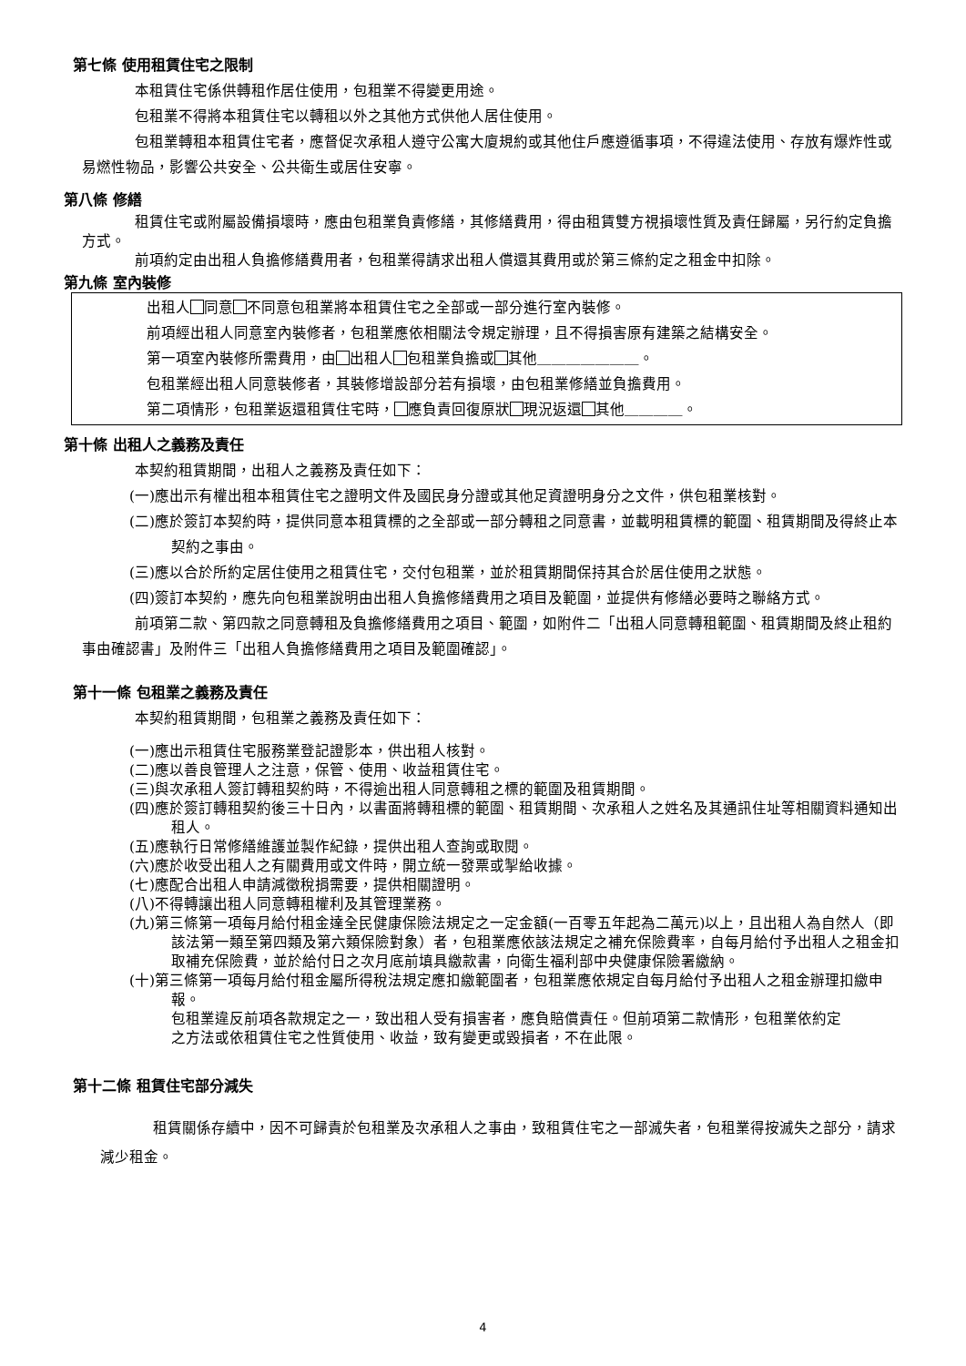第七條 使用租賃住宅之限制
本租賃住宅係供轉租作居住使用，包租業不得變更用途。
包租業不得將本租賃住宅以轉租以外之其他方式供他人居住使用。
包租業轉租本租賃住宅者，應督促次承租人遵守公寓大廈規約或其他住戶應遵循事項，不得違法使用、存放有爆炸性或易燃性物品，影響公共安全、公共衛生或居住安寧。
第八條 修繕
租賃住宅或附屬設備損壞時，應由包租業負責修繕，其修繕費用，得由租賃雙方視損壞性質及責任歸屬，另行約定負擔方式。
前項約定由出租人負擔修繕費用者，包租業得請求出租人償還其費用或於第三條約定之租金中扣除。
第九條 室內裝修
出租人 同意 不同意包租業將本租賃住宅之全部或一部分進行室內裝修。
前項經出租人同意室內裝修者，包租業應依相關法令規定辦理，且不得損害原有建築之結構安全。
第一項室內裝修所需費用，由 出租人 包租業負擔或 其他＿＿＿＿＿＿＿。
包租業經出租人同意裝修者，其裝修增設部分若有損壞，由包租業修繕並負擔費用。
第二項情形，包租業返還租賃住宅時， 應負責回復原狀 現況返還 其他＿＿＿＿。
第十條 出租人之義務及責任
本契約租賃期間，出租人之義務及責任如下：
(一)應出示有權出租本租賃住宅之證明文件及國民身分證或其他足資證明身分之文件，供包租業核對。
(二)應於簽訂本契約時，提供同意本租賃標的之全部或一部分轉租之同意書，並載明租賃標的範圍、租賃期間及得終止本契約之事由。
(三)應以合於所約定居住使用之租賃住宅，交付包租業，並於租賃期間保持其合於居住使用之狀態。
(四)簽訂本契約，應先向包租業說明由出租人負擔修繕費用之項目及範圍，並提供有修繕必要時之聯絡方式。
前項第二款、第四款之同意轉租及負擔修繕費用之項目、範圍，如附件二「出租人同意轉租範圍、租賃期間及終止租約事由確認書」及附件三「出租人負擔修繕費用之項目及範圍確認」。
第十一條 包租業之義務及責任
本契約租賃期間，包租業之義務及責任如下：
(一)應出示租賃住宅服務業登記證影本，供出租人核對。
(二)應以善良管理人之注意，保管、使用、收益租賃住宅。
(三)與次承租人簽訂轉租契約時，不得逾出租人同意轉租之標的範圍及租賃期間。
(四)應於簽訂轉租契約後三十日內，以書面將轉租標的範圍、租賃期間、次承租人之姓名及其通訊住址等相關資料通知出租人。
(五)應執行日常修繕維護並製作紀錄，提供出租人查詢或取閱。
(六)應於收受出租人之有關費用或文件時，開立統一發票或掣給收據。
(七)應配合出租人申請減徵稅捐需要，提供相關證明。
(八)不得轉讓出租人同意轉租權利及其管理業務。
(九)第三條第一項每月給付租金達全民健康保險法規定之一定金額(一百零五年起為二萬元)以上，且出租人為自然人（即該法第一類至第四類及第六類保險對象）者，包租業應依該法規定之補充保險費率，自每月給付予出租人之租金扣取補充保險費，並於給付日之次月底前填具繳款書，向衛生福利部中央健康保險署繳納。
(十)第三條第一項每月給付租金屬所得稅法規定應扣繳範圍者，包租業應依規定自每月給付予出租人之租金辦理扣繳申報。
包租業違反前項各款規定之一，致出租人受有損害者，應負賠償責任。但前項第二款情形，包租業依約定之方法或依租賃住宅之性質使用、收益，致有變更或毀損者，不在此限。
第十二條 租賃住宅部分減失
租賃關係存續中，因不可歸責於包租業及次承租人之事由，致租賃住宅之一部滅失者，包租業得按滅失之部分，請求減少租金。
4